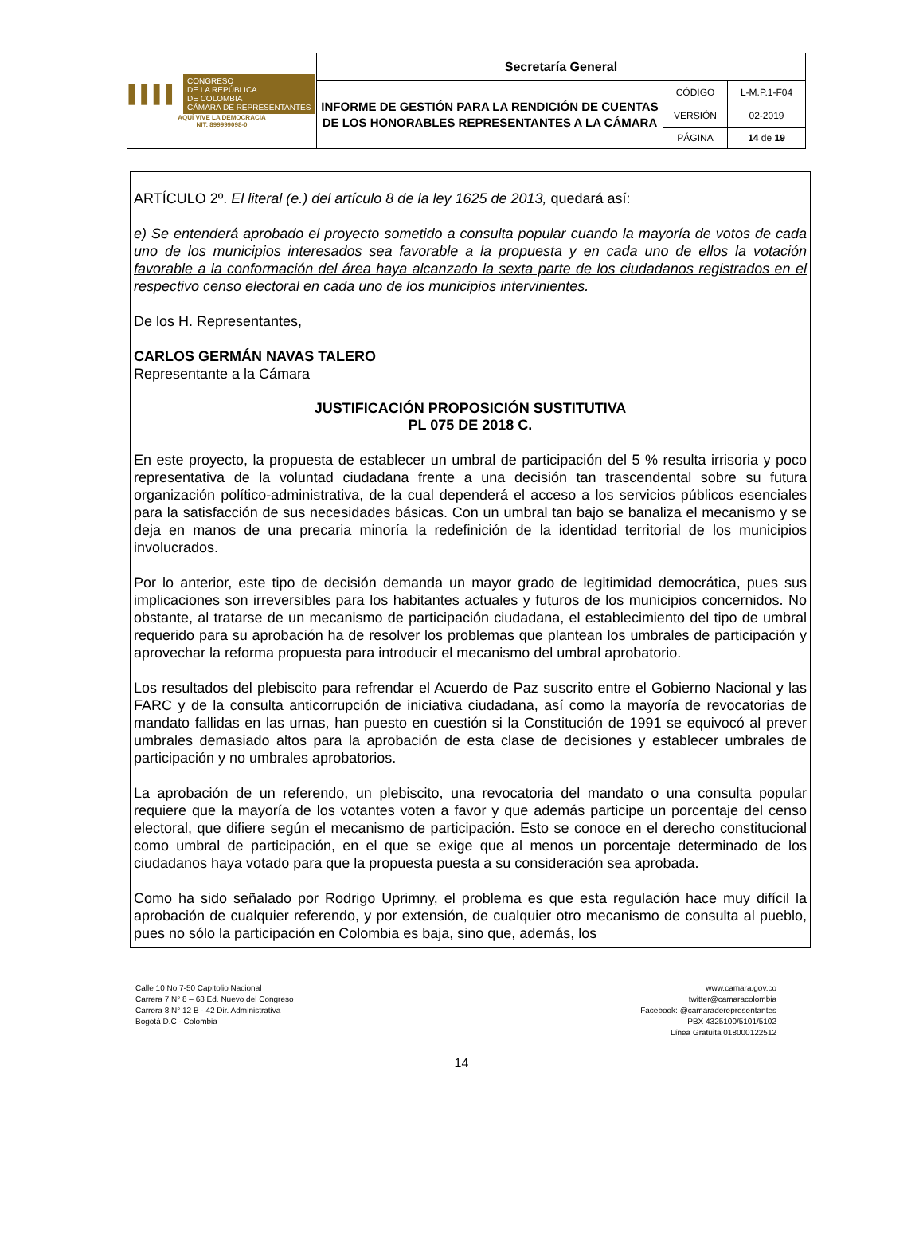| ▌▌▌▌ CONGRESO DE LA REPÚBLICA DE COLOMBIA CÁMARA DE REPRESENTANTES AQUÍ VIVE LA DEMOCRACIA NIT: 899999098-0 | Secretaría General | | |
| | INFORME DE GESTIÓN PARA LA RENDICIÓN DE CUENTAS DE LOS HONORABLES REPRESENTANTES A LA CÁMARA | CÓDIGO | L-M.P.1-F04 |
| | | VERSIÓN | 02-2019 |
| | | PÁGINA | 14 de 19 |
ARTÍCULO 2º. El literal (e.) del artículo 8 de la ley 1625 de 2013, quedará así:
e) Se entenderá aprobado el proyecto sometido a consulta popular cuando la mayoría de votos de cada uno de los municipios interesados sea favorable a la propuesta y en cada uno de ellos la votación favorable a la conformación del área haya alcanzado la sexta parte de los ciudadanos registrados en el respectivo censo electoral en cada uno de los municipios intervinientes.
De los H. Representantes,
CARLOS GERMÁN NAVAS TALERO
Representante a la Cámara
JUSTIFICACIÓN PROPOSICIÓN SUSTITUTIVA
PL 075 DE 2018 C.
En este proyecto, la propuesta de establecer un umbral de participación del 5 % resulta irrisoria y poco representativa de la voluntad ciudadana frente a una decisión tan trascendental sobre su futura organización político-administrativa, de la cual dependerá el acceso a los servicios públicos esenciales para la satisfacción de sus necesidades básicas. Con un umbral tan bajo se banaliza el mecanismo y se deja en manos de una precaria minoría la redefinición de la identidad territorial de los municipios involucrados.
Por lo anterior, este tipo de decisión demanda un mayor grado de legitimidad democrática, pues sus implicaciones son irreversibles para los habitantes actuales y futuros de los municipios concernidos. No obstante, al tratarse de un mecanismo de participación ciudadana, el establecimiento del tipo de umbral requerido para su aprobación ha de resolver los problemas que plantean los umbrales de participación y aprovechar la reforma propuesta para introducir el mecanismo del umbral aprobatorio.
Los resultados del plebiscito para refrendar el Acuerdo de Paz suscrito entre el Gobierno Nacional y las FARC y de la consulta anticorrupción de iniciativa ciudadana, así como la mayoría de revocatorias de mandato fallidas en las urnas, han puesto en cuestión si la Constitución de 1991 se equivocó al prever umbrales demasiado altos para la aprobación de esta clase de decisiones y establecer umbrales de participación y no umbrales aprobatorios.
La aprobación de un referendo, un plebiscito, una revocatoria del mandato o una consulta popular requiere que la mayoría de los votantes voten a favor y que además participe un porcentaje del censo electoral, que difiere según el mecanismo de participación. Esto se conoce en el derecho constitucional como umbral de participación, en el que se exige que al menos un porcentaje determinado de los ciudadanos haya votado para que la propuesta puesta a su consideración sea aprobada.
Como ha sido señalado por Rodrigo Uprimny, el problema es que esta regulación hace muy difícil la aprobación de cualquier referendo, y por extensión, de cualquier otro mecanismo de consulta al pueblo, pues no sólo la participación en Colombia es baja, sino que, además, los
Calle 10 No 7-50 Capitolio Nacional
Carrera 7 N° 8 – 68 Ed. Nuevo del Congreso
Carrera 8 N° 12 B - 42 Dir. Administrativa
Bogotá D.C - Colombia
www.camara.gov.co
twitter@camaracolombia
Facebook: @camaraderepresentantes
PBX 4325100/5101/5102
Línea Gratuita 018000122512
14